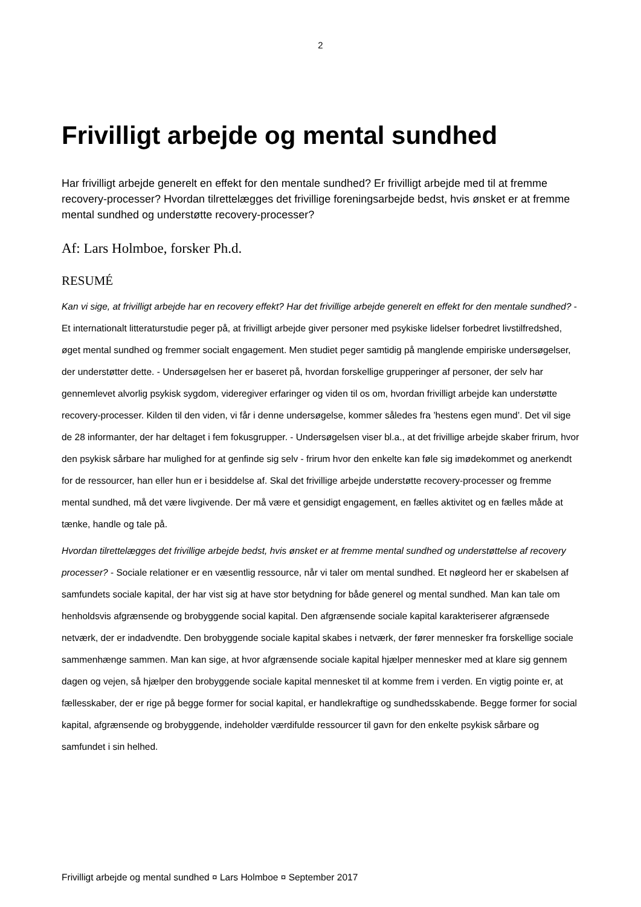2
Frivilligt arbejde og mental sundhed
Har frivilligt arbejde generelt en effekt for den mentale sundhed? Er frivilligt arbejde med til at fremme recovery-processer? Hvordan tilrettelægges det frivillige foreningsarbejde bedst, hvis ønsket er at fremme mental sundhed og understøtte recovery-processer?
Af: Lars Holmboe, forsker Ph.d.
RESUMÉ
Kan vi sige, at frivilligt arbejde har en recovery effekt? Har det frivillige arbejde generelt en effekt for den mentale sundhed? - Et internationalt litteraturstudie peger på, at frivilligt arbejde giver personer med psykiske lidelser forbedret livstilfredshed, øget mental sundhed og fremmer socialt engagement. Men studiet peger samtidig på manglende empiriske undersøgelser, der understøtter dette. - Undersøgelsen her er baseret på, hvordan forskellige grupperinger af personer, der selv har gennemlevet alvorlig psykisk sygdom, videregiver erfaringer og viden til os om, hvordan frivilligt arbejde kan understøtte recovery-processer. Kilden til den viden, vi får i denne undersøgelse, kommer således fra ’hestens egen mund’. Det vil sige de 28 informanter, der har deltaget i fem fokusgrupper. - Undersøgelsen viser bl.a., at det frivillige arbejde skaber frirum, hvor den psykisk sårbare har mulighed for at genfinde sig selv - frirum hvor den enkelte kan føle sig imødekommet og anerkendt for de ressourcer, han eller hun er i besiddelse af. Skal det frivillige arbejde understøtte recovery-processer og fremme mental sundhed, må det være livgivende. Der må være et gensidigt engagement, en fælles aktivitet og en fælles måde at tænke, handle og tale på.
Hvordan tilrettelægges det frivillige arbejde bedst, hvis ønsket er at fremme mental sundhed og understøttelse af recovery processer? - Sociale relationer er en væsentlig ressource, når vi taler om mental sundhed. Et nøgleord her er skabelsen af samfundets sociale kapital, der har vist sig at have stor betydning for både generel og mental sundhed. Man kan tale om henholdsvis afgrænsende og brobyggende social kapital. Den afgrænsende sociale kapital karakteriserer afgrænsede netværk, der er indadvendte. Den brobyggende sociale kapital skabes i netværk, der fører mennesker fra forskellige sociale sammenhænge sammen. Man kan sige, at hvor afgrænsende sociale kapital hjælper mennesker med at klare sig gennem dagen og vejen, så hjælper den brobyggende sociale kapital mennesket til at komme frem i verden. En vigtig pointe er, at fællesskaber, der er rige på begge former for social kapital, er handlekraftige og sundhedsskabende. Begge former for social kapital, afgrænsende og brobyggende, indeholder værdifulde ressourcer til gavn for den enkelte psykisk sårbare og samfundet i sin helhed.
Frivilligt arbejde og mental sundhed ¤ Lars Holmboe ¤ September 2017